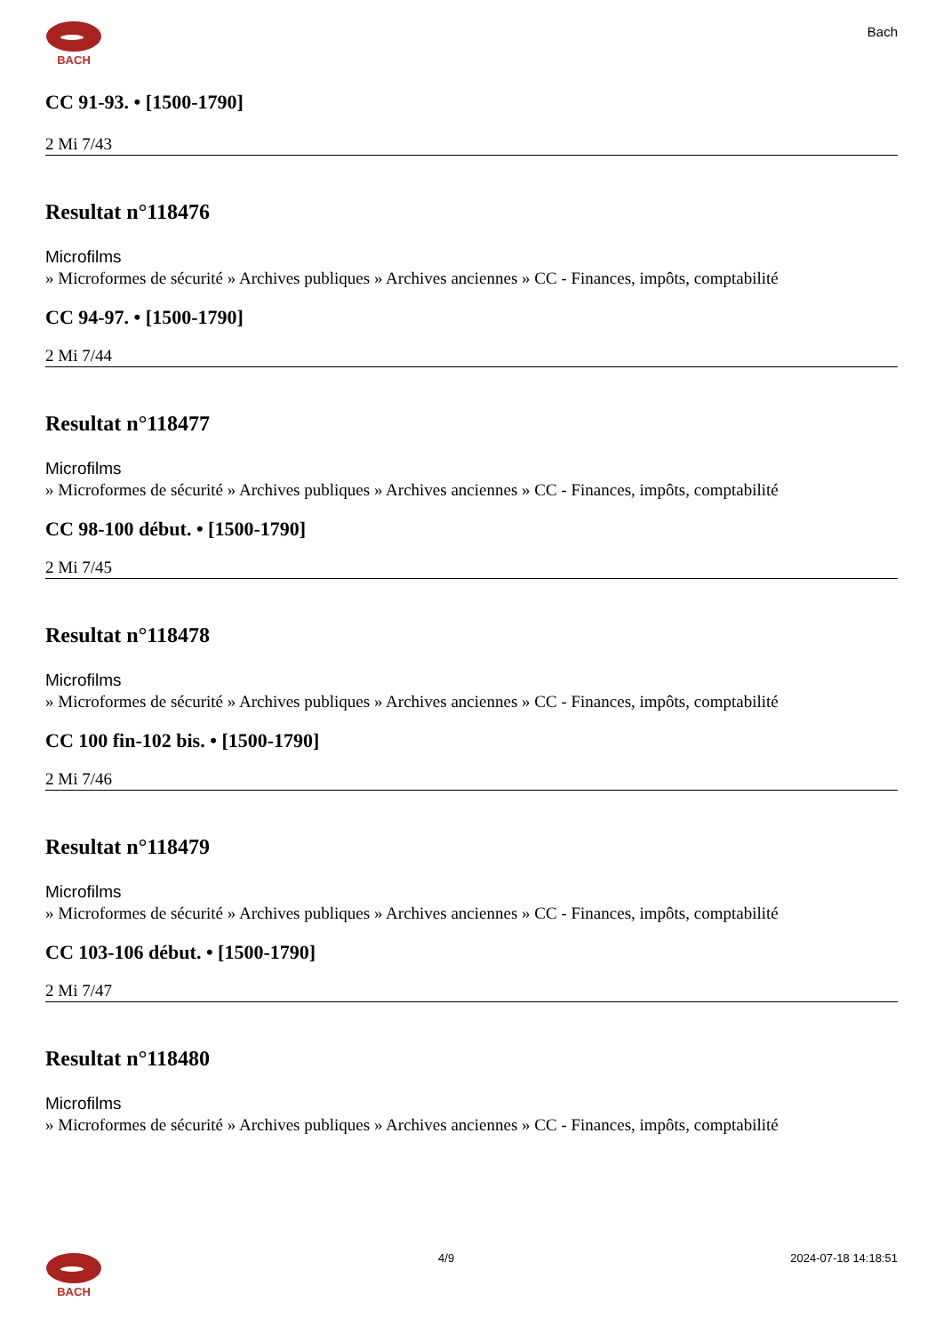BACH
Bach
CC 91-93. • [1500-1790]
2 Mi 7/43
Resultat n°118476
Microfilms
» Microformes de sécurité » Archives publiques » Archives anciennes » CC - Finances, impôts, comptabilité
CC 94-97. • [1500-1790]
2 Mi 7/44
Resultat n°118477
Microfilms
» Microformes de sécurité » Archives publiques » Archives anciennes » CC - Finances, impôts, comptabilité
CC 98-100 début. • [1500-1790]
2 Mi 7/45
Resultat n°118478
Microfilms
» Microformes de sécurité » Archives publiques » Archives anciennes » CC - Finances, impôts, comptabilité
CC 100 fin-102 bis. • [1500-1790]
2 Mi 7/46
Resultat n°118479
Microfilms
» Microformes de sécurité » Archives publiques » Archives anciennes » CC - Finances, impôts, comptabilité
CC 103-106 début. • [1500-1790]
2 Mi 7/47
Resultat n°118480
Microfilms
» Microformes de sécurité » Archives publiques » Archives anciennes » CC - Finances, impôts, comptabilité
BACH 4/9 2024-07-18 14:18:51